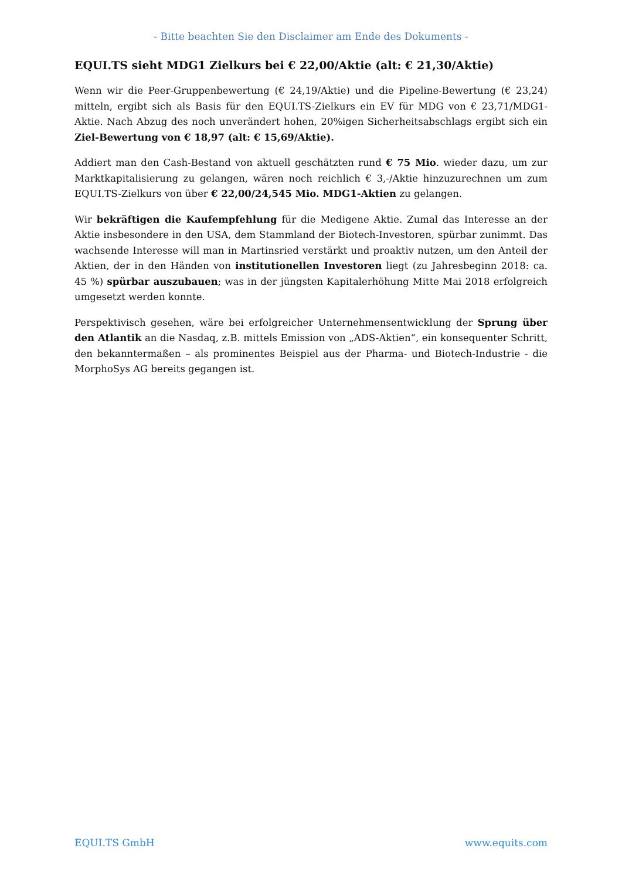- Bitte beachten Sie den Disclaimer am Ende des Dokuments -
EQUI.TS sieht MDG1 Zielkurs bei € 22,00/Aktie (alt: € 21,30/Aktie)
Wenn wir die Peer-Gruppenbewertung (€ 24,19/Aktie) und die Pipeline-Bewertung (€ 23,24) mitteln, ergibt sich als Basis für den EQUI.TS-Zielkurs ein EV für MDG von € 23,71/MDG1-Aktie. Nach Abzug des noch unverändert hohen, 20%igen Sicherheitsabschlags ergibt sich ein Ziel-Bewertung von € 18,97 (alt: € 15,69/Aktie).
Addiert man den Cash-Bestand von aktuell geschätzten rund € 75 Mio. wieder dazu, um zur Marktkapitalisierung zu gelangen, wären noch reichlich € 3,-/Aktie hinzuzurechnen um zum EQUI.TS-Zielkurs von über € 22,00/24,545 Mio. MDG1-Aktien zu gelangen.
Wir bekräftigen die Kaufempfehlung für die Medigene Aktie. Zumal das Interesse an der Aktie insbesondere in den USA, dem Stammland der Biotech-Investoren, spürbar zunimmt. Das wachsende Interesse will man in Martinsried verstärkt und proaktiv nutzen, um den Anteil der Aktien, der in den Händen von institutionellen Investoren liegt (zu Jahresbeginn 2018: ca. 45 %) spürbar auszubauen; was in der jüngsten Kapitalerhöhung Mitte Mai 2018 erfolgreich umgesetzt werden konnte.
Perspektivisch gesehen, wäre bei erfolgreicher Unternehmensentwicklung der Sprung über den Atlantik an die Nasdaq, z.B. mittels Emission von „ADS-Aktien“, ein konsequenter Schritt, den bekanntermaßen – als prominentes Beispiel aus der Pharma- und Biotech-Industrie - die MorphoSys AG bereits gegangen ist.
EQUI.TS GmbH www.equits.com